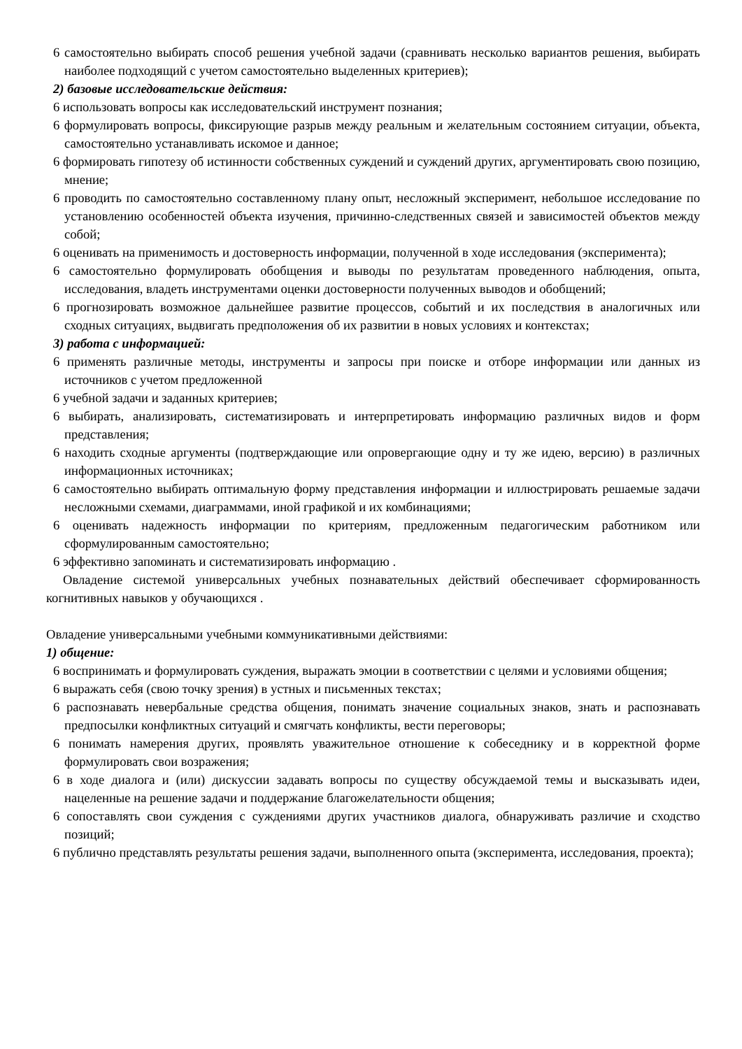6 самостоятельно выбирать способ решения учебной задачи (сравнивать несколько вариантов решения, выбирать наиболее подходящий с учетом самостоятельно выделенных критериев);
2) базовые исследовательские действия:
6 использовать вопросы как исследовательский инструмент познания;
6 формулировать вопросы, фиксирующие разрыв между реальным и желательным состоянием ситуации, объекта, самостоятельно устанавливать искомое и данное;
6 формировать гипотезу об истинности собственных суждений и суждений других, аргументировать свою позицию, мнение;
6 проводить по самостоятельно составленному плану опыт, несложный эксперимент, небольшое исследование по установлению особенностей объекта изучения, причинно-следственных связей и зависимостей объектов между собой;
6 оценивать на применимость и достоверность информации, полученной в ходе исследования (эксперимента);
6 самостоятельно формулировать обобщения и выводы по результатам проведенного наблюдения, опыта, исследования, владеть инструментами оценки достоверности полученных выводов и обобщений;
6 прогнозировать возможное дальнейшее развитие процессов, событий и их последствия в аналогичных или сходных ситуациях, выдвигать предположения об их развитии в новых условиях и контекстах;
3) работа с информацией:
6 применять различные методы, инструменты и запросы при поиске и отборе информации или данных из источников с учетом предложенной
6 учебной задачи и заданных критериев;
6 выбирать, анализировать, систематизировать и интерпретировать информацию различных видов и форм представления;
6 находить сходные аргументы (подтверждающие или опровергающие одну и ту же идею, версию) в различных информационных источниках;
6 самостоятельно выбирать оптимальную форму представления информации и иллюстрировать решаемые задачи несложными схемами, диаграммами, иной графикой и их комбинациями;
6 оценивать надежность информации по критериям, предложенным педагогическим работником или сформулированным самостоятельно;
6 эффективно запоминать и систематизировать информацию .
Овладение системой универсальных учебных познавательных действий обеспечивает сформированность когнитивных навыков у обучающихся .
Овладение универсальными учебными коммуникативными действиями:
1) общение:
6 воспринимать и формулировать суждения, выражать эмоции в соответствии с целями и условиями общения;
6 выражать себя (свою точку зрения) в устных и письменных текстах;
6 распознавать невербальные средства общения, понимать значение социальных знаков, знать и распознавать предпосылки конфликтных ситуаций и смягчать конфликты, вести переговоры;
6 понимать намерения других, проявлять уважительное отношение к собеседнику и в корректной форме формулировать свои возражения;
6 в ходе диалога и (или) дискуссии задавать вопросы по существу обсуждаемой темы и высказывать идеи, нацеленные на решение задачи и поддержание благожелательности общения;
6 сопоставлять свои суждения с суждениями других участников диалога, обнаруживать различие и сходство позиций;
6 публично представлять результаты решения задачи, выполненного опыта (эксперимента, исследования, проекта);